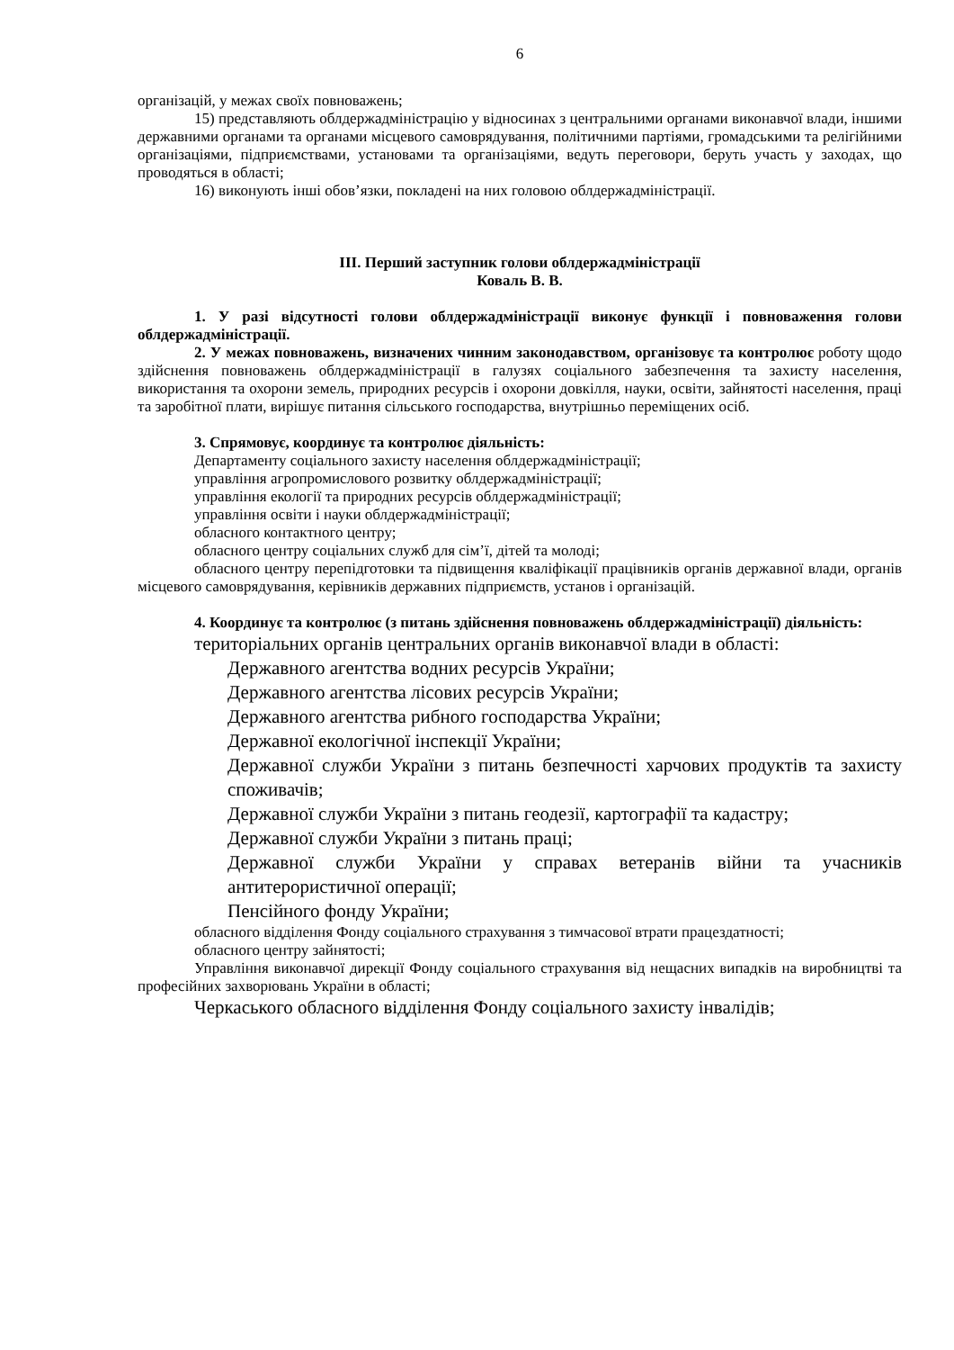6
організацій, у межах своїх повноважень;
15) представляють облдержадміністрацію у відносинах з центральними органами виконавчої влади, іншими державними органами та органами місцевого самоврядування, політичними партіями, громадськими та релігійними організаціями, підприємствами, установами та організаціями, ведуть переговори, беруть участь у заходах, що проводяться в області;
16) виконують інші обов’язки, покладені на них головою облдержадміністрації.
ІІІ. Перший заступник голови облдержадміністрації
Коваль В. В.
1. У разі відсутності голови облдержадміністрації виконує функції і повноваження голови облдержадміністрації.
2. У межах повноважень, визначених чинним законодавством, організовує та контролює роботу щодо здійснення повноважень облдержадміністрації в галузях соціального забезпечення та захисту населення, використання та охорони земель, природних ресурсів і охорони довкілля, науки, освіти, зайнятості населення, праці та заробітної плати, вирішує питання сільського господарства, внутрішньо переміщених осіб.
3. Спрямовує, координує та контролює діяльність:
Департаменту соціального захисту населення облдержадміністрації;
управління агропромислового розвитку облдержадміністрації;
управління екології та природних ресурсів облдержадміністрації;
управління освіти і науки облдержадміністрації;
обласного контактного центру;
обласного центру соціальних служб для сім’ї, дітей та молоді;
обласного центру перепідготовки та підвищення кваліфікації працівників органів державної влади, органів місцевого самоврядування, керівників державних підприємств, установ і організацій.
4. Координує та контролює (з питань здійснення повноважень облдержадміністрації) діяльність:
територіальних органів центральних органів виконавчої влади в області:
Державного агентства водних ресурсів України;
Державного агентства лісових ресурсів України;
Державного агентства рибного господарства України;
Державної екологічної інспекції України;
Державної служби України з питань безпечності харчових продуктів та захисту споживачів;
Державної служби України з питань геодезії, картографії та кадастру;
Державної служби України з питань праці;
Державної служби України у справах ветеранів війни та учасників антитерористичної операції;
Пенсійного фонду України;
обласного відділення Фонду соціального страхування з тимчасової втрати працездатності;
обласного центру зайнятості;
Управління виконавчої дирекції Фонду соціального страхування від нещасних випадків на виробництві та професійних захворювань України в області;
Черкаського обласного відділення Фонду соціального захисту інвалідів;